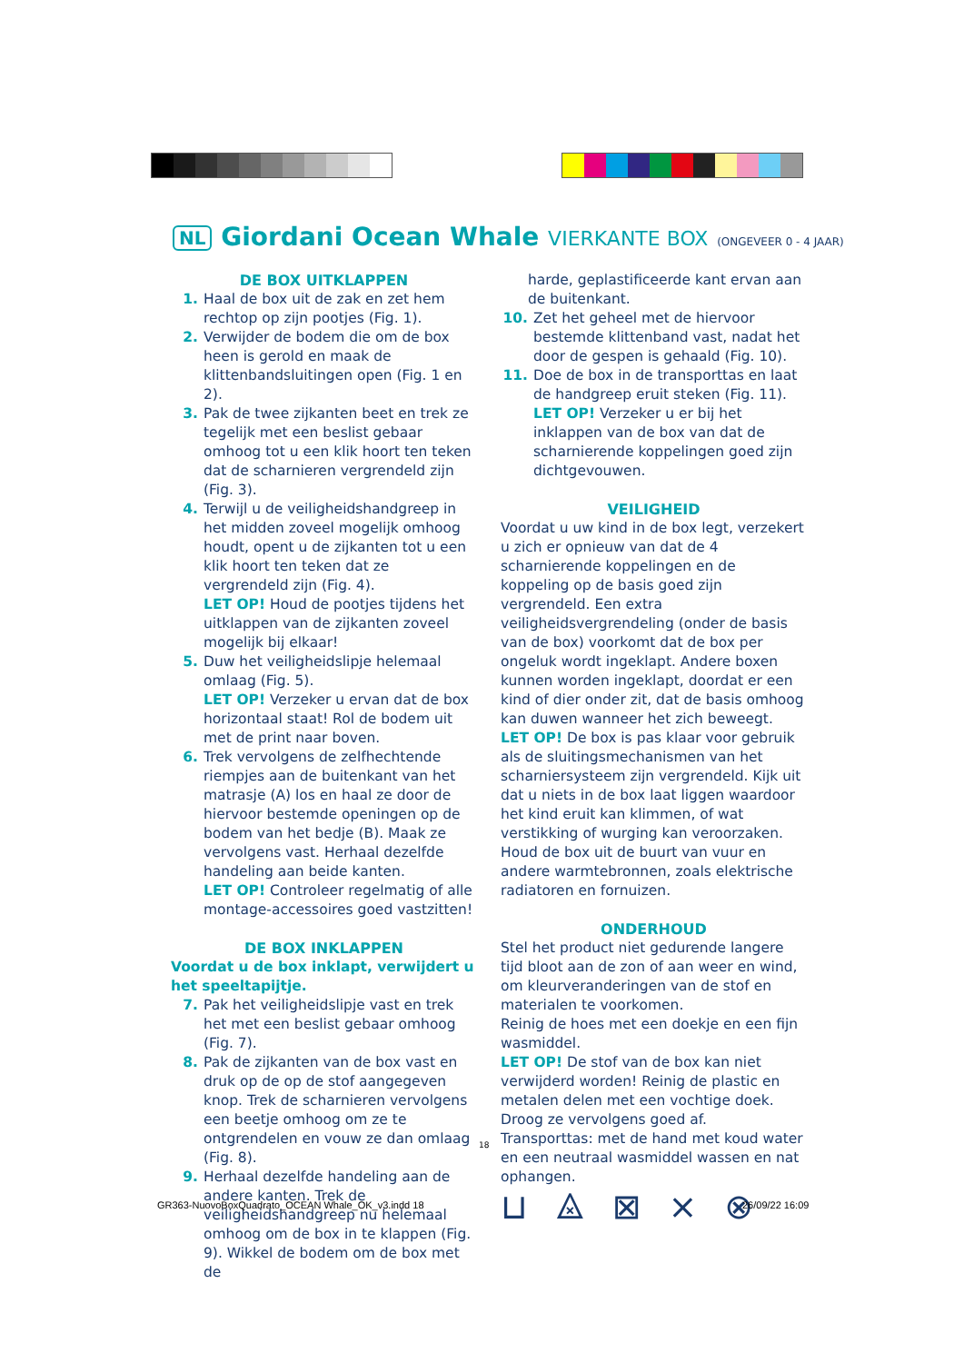NL Giordani Ocean Whale VIERKANTE BOX (ONGEVEER 0 - 4 JAAR)
DE BOX UITKLAPPEN
1. Haal de box uit de zak en zet hem rechtop op zijn pootjes (Fig. 1).
2. Verwijder de bodem die om de box heen is gerold en maak de klittenbandsluitingen open (Fig. 1 en 2).
3. Pak de twee zijkanten beet en trek ze tegelijk met een beslist gebaar omhoog tot u een klik hoort ten teken dat de scharnieren vergrendeld zijn (Fig. 3).
4. Terwijl u de veiligheidshandgreep in het midden zoveel mogelijk omhoog houdt, opent u de zijkanten tot u een klik hoort ten teken dat ze vergrendeld zijn (Fig. 4).
LET OP! Houd de pootjes tijdens het uitklappen van de zijkanten zoveel mogelijk bij elkaar!
5. Duw het veiligheidslipje helemaal omlaag (Fig. 5).
LET OP! Verzeker u ervan dat de box horizontaal staat! Rol de bodem uit met de print naar boven.
6. Trek vervolgens de zelfhechtende riempjes aan de buitenkant van het matrasje (A) los en haal ze door de hiervoor bestemde openingen op de bodem van het bedje (B). Maak ze vervolgens vast. Herhaal dezelfde handeling aan beide kanten.
LET OP! Controleer regelmatig of alle montage-accessoires goed vastzitten!
DE BOX INKLAPPEN
Voordat u de box inklapt, verwijdert u het speeltapijtje.
7. Pak het veiligheidslipje vast en trek het met een beslist gebaar omhoog (Fig. 7).
8. Pak de zijkanten van de box vast en druk op de op de stof aangegeven knop. Trek de scharnieren vervolgens een beetje omhoog om ze te ontgrendelen en vouw ze dan omlaag (Fig. 8).
9. Herhaal dezelfde handeling aan de andere kanten. Trek de veiligheidshandgreep nu helemaal omhoog om de box in te klappen (Fig. 9). Wikkel de bodem om de box met de
harde, geplastificeerde kant ervan aan de buitenkant.
10. Zet het geheel met de hiervoor bestemde klittenband vast, nadat het door de gespen is gehaald (Fig. 10).
11. Doe de box in de transporttas en laat de handgreep eruit steken (Fig. 11).
LET OP! Verzeker u er bij het inklappen van de box van dat de scharnierende koppelingen goed zijn dichtgevouwen.
VEILIGHEID
Voordat u uw kind in de box legt, verzekert u zich er opnieuw van dat de 4 scharnierende koppelingen en de koppeling op de basis goed zijn vergrendeld. Een extra veiligheidsvergrendeling (onder de basis van de box) voorkomt dat de box per ongeluk wordt ingeklapt. Andere boxen kunnen worden ingeklapt, doordat er een kind of dier onder zit, dat de basis omhoog kan duwen wanneer het zich beweegt.
LET OP! De box is pas klaar voor gebruik als de sluitingsmechanismen van het scharniersysteem zijn vergrendeld. Kijk uit dat u niets in de box laat liggen waardoor het kind eruit kan klimmen, of wat verstikking of wurging kan veroorzaken. Houd de box uit de buurt van vuur en andere warmtebronnen, zoals elektrische radiatoren en fornuizen.
ONDERHOUD
Stel het product niet gedurende langere tijd bloot aan de zon of aan weer en wind, om kleurveranderingen van de stof en materialen te voorkomen.
Reinig de hoes met een doekje en een fijn wasmiddel.
LET OP! De stof van de box kan niet verwijderd worden! Reinig de plastic en metalen delen met een vochtige doek. Droog ze vervolgens goed af.
Transporttas: met de hand met koud water en een neutraal wasmiddel wassen en nat ophangen.
⊔ ⨻ ⊠ ⨯ ⊗
18
GR363-NuovoBoxQuadrato_OCEAN Whale_OK_v3.indd 18
26/09/22 16:09